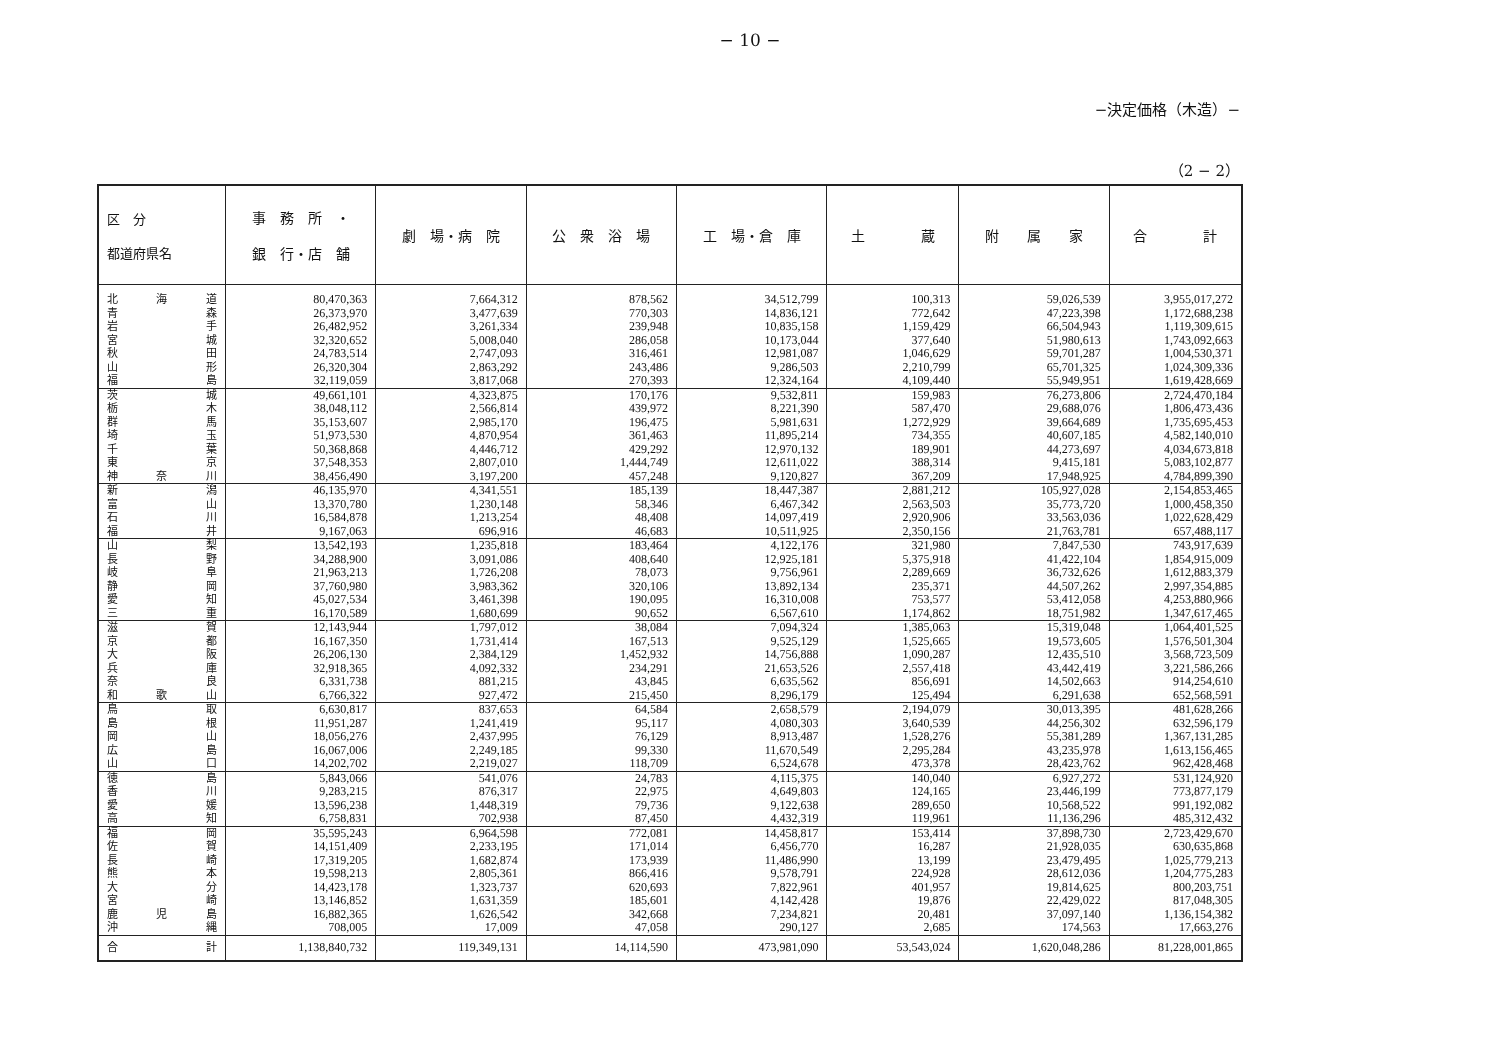− 10 −
−決定価格（木造）−
（2 − 2）
| 区 分 都道府県名 | 事 務 所 ・ 銀 行・店 舗 | 劇 場・病 院 | 公 衆 浴 場 | 工 場・倉 庫 | 土 蔵 | 附 属 家 | 合 計 |
| --- | --- | --- | --- | --- | --- | --- | --- |
| 北 海 道 | 80,470,363 | 7,664,312 | 878,562 | 34,512,799 | 100,313 | 59,026,539 | 3,955,017,272 |
| 青 森 | 26,373,970 | 3,477,639 | 770,303 | 14,836,121 | 772,642 | 47,223,398 | 1,172,688,238 |
| 岩 手 | 26,482,952 | 3,261,334 | 239,948 | 10,835,158 | 1,159,429 | 66,504,943 | 1,119,309,615 |
| 宮 城 | 32,320,652 | 5,008,040 | 286,058 | 10,173,044 | 377,640 | 51,980,613 | 1,743,092,663 |
| 秋 田 | 24,783,514 | 2,747,093 | 316,461 | 12,981,087 | 1,046,629 | 59,701,287 | 1,004,530,371 |
| 山 形 | 26,320,304 | 2,863,292 | 243,486 | 9,286,503 | 2,210,799 | 65,701,325 | 1,024,309,336 |
| 福 島 | 32,119,059 | 3,817,068 | 270,393 | 12,324,164 | 4,109,440 | 55,949,951 | 1,619,428,669 |
| 茨 城 | 49,661,101 | 4,323,875 | 170,176 | 9,532,811 | 159,983 | 76,273,806 | 2,724,470,184 |
| 栃 木 | 38,048,112 | 2,566,814 | 439,972 | 8,221,390 | 587,470 | 29,688,076 | 1,806,473,436 |
| 群 馬 | 35,153,607 | 2,985,170 | 196,475 | 5,981,631 | 1,272,929 | 39,664,689 | 1,735,695,453 |
| 埼 玉 | 51,973,530 | 4,870,954 | 361,463 | 11,895,214 | 734,355 | 40,607,185 | 4,582,140,010 |
| 千 葉 | 50,368,868 | 4,446,712 | 429,292 | 12,970,132 | 189,901 | 44,273,697 | 4,034,673,818 |
| 東 京 | 37,548,353 | 2,807,010 | 1,444,749 | 12,611,022 | 388,314 | 9,415,181 | 5,083,102,877 |
| 神 奈 川 | 38,456,490 | 3,197,200 | 457,248 | 9,120,827 | 367,209 | 17,948,925 | 4,784,899,390 |
| 新 潟 | 46,135,970 | 4,341,551 | 185,139 | 18,447,387 | 2,881,212 | 105,927,028 | 2,154,853,465 |
| 富 山 | 13,370,780 | 1,230,148 | 58,346 | 6,467,342 | 2,563,503 | 35,773,720 | 1,000,458,350 |
| 石 川 | 16,584,878 | 1,213,254 | 48,408 | 14,097,419 | 2,920,906 | 33,563,036 | 1,022,628,429 |
| 福 井 | 9,167,063 | 696,916 | 46,683 | 10,511,925 | 2,350,156 | 21,763,781 | 657,488,117 |
| 山 梨 | 13,542,193 | 1,235,818 | 183,464 | 4,122,176 | 321,980 | 7,847,530 | 743,917,639 |
| 長 野 | 34,288,900 | 3,091,086 | 408,640 | 12,925,181 | 5,375,918 | 41,422,104 | 1,854,915,009 |
| 岐 阜 | 21,963,213 | 1,726,208 | 78,073 | 9,756,961 | 2,289,669 | 36,732,626 | 1,612,883,379 |
| 静 岡 | 37,760,980 | 3,983,362 | 320,106 | 13,892,134 | 235,371 | 44,507,262 | 2,997,354,885 |
| 愛 知 | 45,027,534 | 3,461,398 | 190,095 | 16,310,008 | 753,577 | 53,412,058 | 4,253,880,966 |
| 三 重 | 16,170,589 | 1,680,699 | 90,652 | 6,567,610 | 1,174,862 | 18,751,982 | 1,347,617,465 |
| 滋 賀 | 12,143,944 | 1,797,012 | 38,084 | 7,094,324 | 1,385,063 | 15,319,048 | 1,064,401,525 |
| 京 都 | 16,167,350 | 1,731,414 | 167,513 | 9,525,129 | 1,525,665 | 19,573,605 | 1,576,501,304 |
| 大 阪 | 26,206,130 | 2,384,129 | 1,452,932 | 14,756,888 | 1,090,287 | 12,435,510 | 3,568,723,509 |
| 兵 庫 | 32,918,365 | 4,092,332 | 234,291 | 21,653,526 | 2,557,418 | 43,442,419 | 3,221,586,266 |
| 奈 良 | 6,331,738 | 881,215 | 43,845 | 6,635,562 | 856,691 | 14,502,663 | 914,254,610 |
| 和 歌 山 | 6,766,322 | 927,472 | 215,450 | 8,296,179 | 125,494 | 6,291,638 | 652,568,591 |
| 鳥 取 | 6,630,817 | 837,653 | 64,584 | 2,658,579 | 2,194,079 | 30,013,395 | 481,628,266 |
| 島 根 | 11,951,287 | 1,241,419 | 95,117 | 4,080,303 | 3,640,539 | 44,256,302 | 632,596,179 |
| 岡 山 | 18,056,276 | 2,437,995 | 76,129 | 8,913,487 | 1,528,276 | 55,381,289 | 1,367,131,285 |
| 広 島 | 16,067,006 | 2,249,185 | 99,330 | 11,670,549 | 2,295,284 | 43,235,978 | 1,613,156,465 |
| 山 口 | 14,202,702 | 2,219,027 | 118,709 | 6,524,678 | 473,378 | 28,423,762 | 962,428,468 |
| 徳 島 | 5,843,066 | 541,076 | 24,783 | 4,115,375 | 140,040 | 6,927,272 | 531,124,920 |
| 香 川 | 9,283,215 | 876,317 | 22,975 | 4,649,803 | 124,165 | 23,446,199 | 773,877,179 |
| 愛 媛 | 13,596,238 | 1,448,319 | 79,736 | 9,122,638 | 289,650 | 10,568,522 | 991,192,082 |
| 高 知 | 6,758,831 | 702,938 | 87,450 | 4,432,319 | 119,961 | 11,136,296 | 485,312,432 |
| 福 岡 | 35,595,243 | 6,964,598 | 772,081 | 14,458,817 | 153,414 | 37,898,730 | 2,723,429,670 |
| 佐 賀 | 14,151,409 | 2,233,195 | 171,014 | 6,456,770 | 16,287 | 21,928,035 | 630,635,868 |
| 長 崎 | 17,319,205 | 1,682,874 | 173,939 | 11,486,990 | 13,199 | 23,479,495 | 1,025,779,213 |
| 熊 本 | 19,598,213 | 2,805,361 | 866,416 | 9,578,791 | 224,928 | 28,612,036 | 1,204,775,283 |
| 大 分 | 14,423,178 | 1,323,737 | 620,693 | 7,822,961 | 401,957 | 19,814,625 | 800,203,751 |
| 宮 崎 | 13,146,852 | 1,631,359 | 185,601 | 4,142,428 | 19,876 | 22,429,022 | 817,048,305 |
| 鹿 児 島 | 16,882,365 | 1,626,542 | 342,668 | 7,234,821 | 20,481 | 37,097,140 | 1,136,154,382 |
| 沖 縄 | 708,005 | 17,009 | 47,058 | 290,127 | 2,685 | 174,563 | 17,663,276 |
| 合 計 | 1,138,840,732 | 119,349,131 | 14,114,590 | 473,981,090 | 53,543,024 | 1,620,048,286 | 81,228,001,865 |